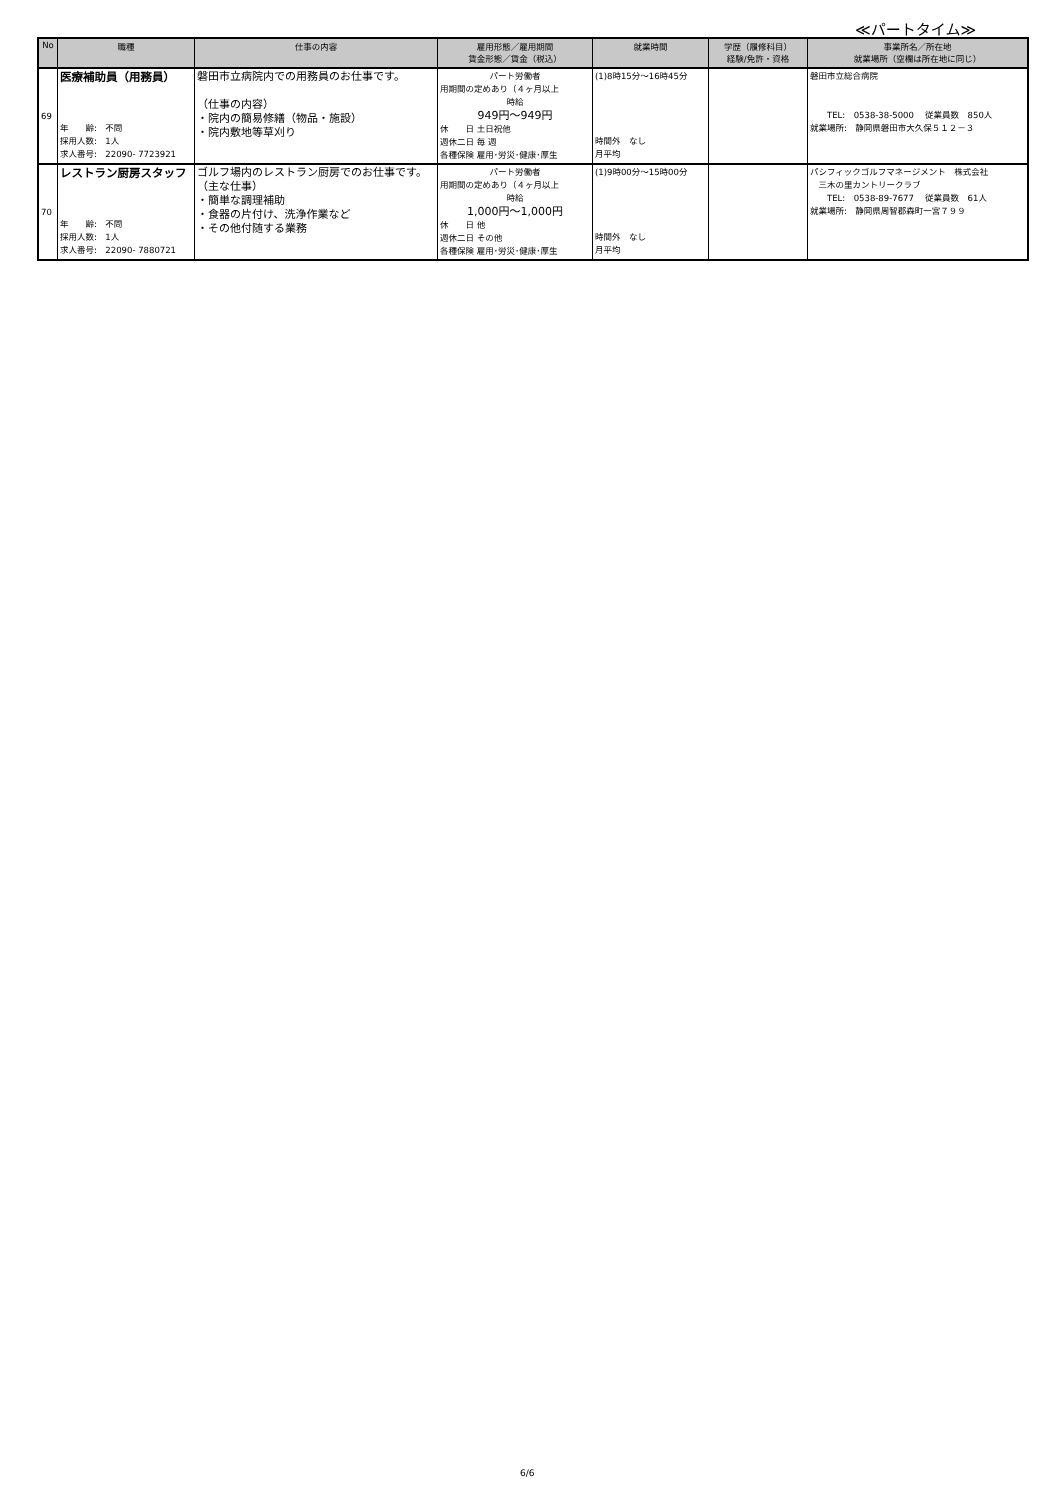≪パートタイム≫
| No | 職種 | 仕事の内容 | 雇用形態／雇用期間 賃金形態／賃金（税込） | 就業時間 | 学歴（履修科目） 経験/免許・資格 | 事業所名／所在地 就業場所（空欄は所在地に同じ） |
| --- | --- | --- | --- | --- | --- | --- |
| 69 | 医療補助員（用務員） 年 齢: 不問 採用人数: 1人 求人番号: 22090- 7723921 | 磐田市立病院内での用務員のお仕事です。 （仕事の内容） ・院内の簡易修繕（物品・施設） ・院内敷地等草刈り | パート労働者 用期間の定めあり（４ヶ月以上 時給 949円～949円 休 日 土日祝他 週休二日 毎 週 各種保険 雇用･労災･健康･厚生 | (1)8時15分～16時45分 時間外 なし 月平均 | | 磐田市立総合病院 TEL: 0538-38-5000 従業員数 850人 就業場所: 静岡県磐田市大久保５１２－３ |
| 70 | レストラン厨房スタッフ 年 齢: 不問 採用人数: 1人 求人番号: 22090- 7880721 | ゴルフ場内のレストラン厨房でのお仕事です。 （主な仕事） ・簡単な調理補助 ・食器の片付け、洗浄作業など ・その他付随する業務 | パート労働者 用期間の定めあり（４ヶ月以上 時給 1,000円～1,000円 休 日 他 週休二日 その他 各種保険 雇用･労災･健康･厚生 | (1)9時00分～15時00分 時間外 なし 月平均 | | パシフィックゴルフマネージメント 株式会社 三木の里カントリークラブ TEL: 0538-89-7677 従業員数 61人 就業場所: 静岡県周智郡森町一宮７９９ |
6/6